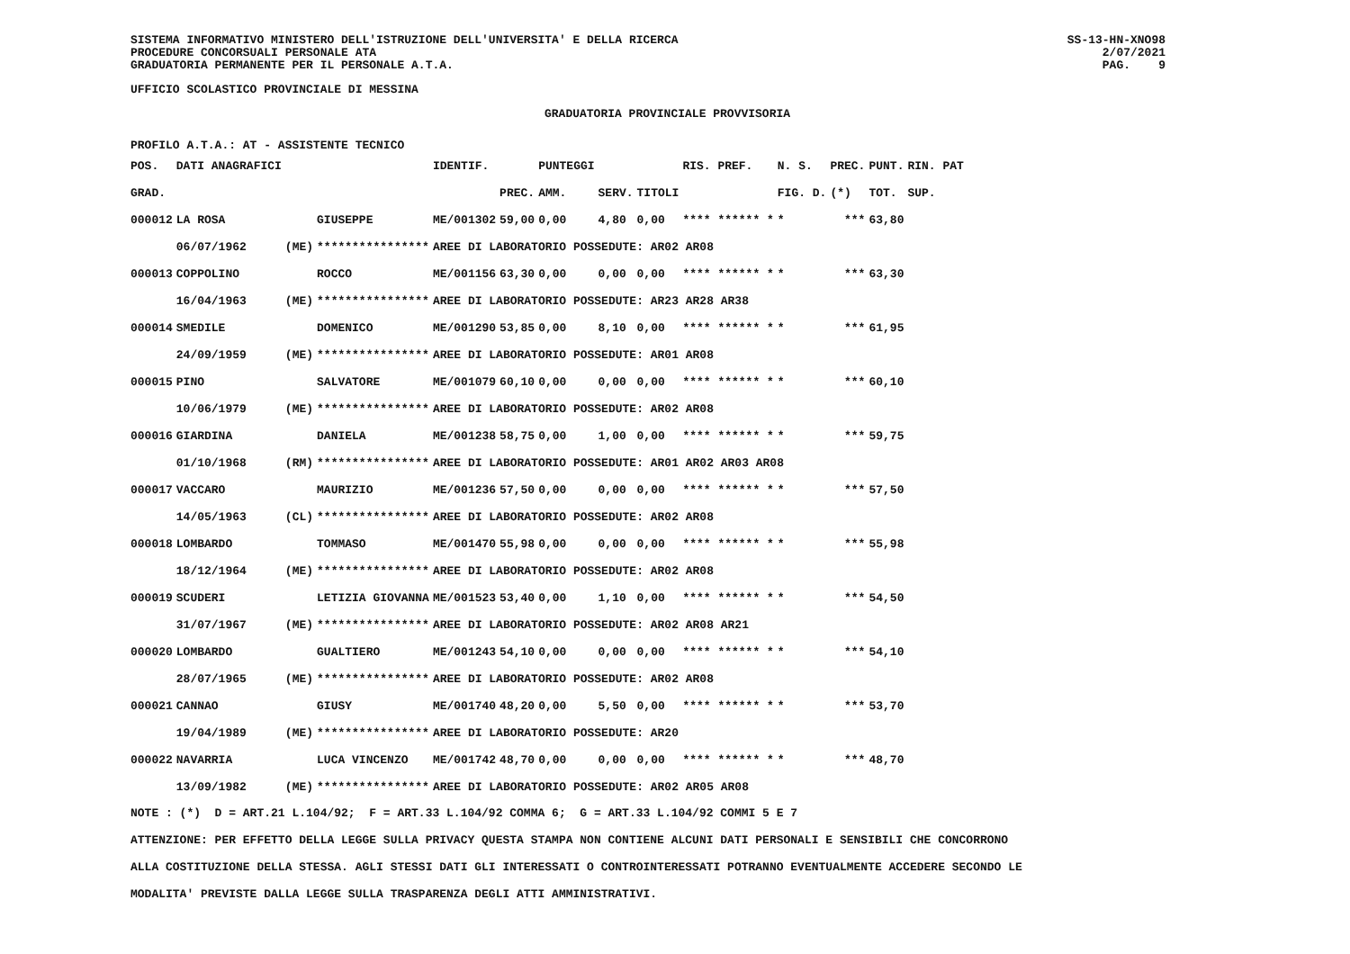SISTEMA INFORMATIVO MINISTERO DELL'ISTRUZIONE DELL'UNIVERSITA' E DELLA RICERCA
PROCEDURE CONCORSUALI PERSONALE ATA
GRADUATORIA PERMANENTE PER IL PERSONALE A.T.A.
SS-13-HN-XNO98
2/07/2021
PAG. 9
UFFICIO SCOLASTICO PROVINCIALE DI MESSINA
GRADUATORIA PROVINCIALE PROVVISORIA
PROFILO A.T.A.: AT - ASSISTENTE TECNICO
| POS. | DATI ANAGRAFICI | | | IDENTIF. | | PUNTEGGI | | | RIS. PREF. | N. S. | PREC. | PUNT. | RIN. PAT |
| --- | --- | --- | --- | --- | --- | --- | --- | --- | --- | --- | --- | --- | --- |
| GRAD. | | | | | PREC. | AMM. | SERV. | TITOLI | | FIG. D. | (*) | TOT. | SUP. |
| 000012 | LA ROSA | | GIUSEPPE | ME/001302 | 59,00 | 0,00 | 4,80 | 0,00 | **** ****** * | * | *** | 63,80 | |
| | 06/07/1962 | (ME) | **************** | AREE DI LABORATORIO POSSEDUTE: AR02 AR08 | | | | | | | | | |
| 000013 | COPPOLINO | | ROCCO | ME/001156 | 63,30 | 0,00 | 0,00 | 0,00 | **** ****** * | * | *** | 63,30 | |
| | 16/04/1963 | (ME) | **************** | AREE DI LABORATORIO POSSEDUTE: AR23 AR28 AR38 | | | | | | | | | |
| 000014 | SMEDILE | | DOMENICO | ME/001290 | 53,85 | 0,00 | 8,10 | 0,00 | **** ****** * | * | *** | 61,95 | |
| | 24/09/1959 | (ME) | **************** | AREE DI LABORATORIO POSSEDUTE: AR01 AR08 | | | | | | | | | |
| 000015 | PINO | | SALVATORE | ME/001079 | 60,10 | 0,00 | 0,00 | 0,00 | **** ****** * | * | *** | 60,10 | |
| | 10/06/1979 | (ME) | **************** | AREE DI LABORATORIO POSSEDUTE: AR02 AR08 | | | | | | | | | |
| 000016 | GIARDINA | | DANIELA | ME/001238 | 58,75 | 0,00 | 1,00 | 0,00 | **** ****** * | * | *** | 59,75 | |
| | 01/10/1968 | (RM) | **************** | AREE DI LABORATORIO POSSEDUTE: AR01 AR02 AR03 AR08 | | | | | | | | | |
| 000017 | VACCARO | | MAURIZIO | ME/001236 | 57,50 | 0,00 | 0,00 | 0,00 | **** ****** * | * | *** | 57,50 | |
| | 14/05/1963 | (CL) | **************** | AREE DI LABORATORIO POSSEDUTE: AR02 AR08 | | | | | | | | | |
| 000018 | LOMBARDO | | TOMMASO | ME/001470 | 55,98 | 0,00 | 0,00 | 0,00 | **** ****** * | * | *** | 55,98 | |
| | 18/12/1964 | (ME) | **************** | AREE DI LABORATORIO POSSEDUTE: AR02 AR08 | | | | | | | | | |
| 000019 | SCUDERI | | LETIZIA GIOVANNA | ME/001523 | 53,40 | 0,00 | 1,10 | 0,00 | **** ****** * | * | *** | 54,50 | |
| | 31/07/1967 | (ME) | **************** | AREE DI LABORATORIO POSSEDUTE: AR02 AR08 AR21 | | | | | | | | | |
| 000020 | LOMBARDO | | GUALTIERO | ME/001243 | 54,10 | 0,00 | 0,00 | 0,00 | **** ****** * | * | *** | 54,10 | |
| | 28/07/1965 | (ME) | **************** | AREE DI LABORATORIO POSSEDUTE: AR02 AR08 | | | | | | | | | |
| 000021 | CANNAO | | GIUSY | ME/001740 | 48,20 | 0,00 | 5,50 | 0,00 | **** ****** * | * | *** | 53,70 | |
| | 19/04/1989 | (ME) | **************** | AREE DI LABORATORIO POSSEDUTE: AR20 | | | | | | | | | |
| 000022 | NAVARRIA | | LUCA VINCENZO | ME/001742 | 48,70 | 0,00 | 0,00 | 0,00 | **** ****** * | * | *** | 48,70 | |
| | 13/09/1982 | (ME) | **************** | AREE DI LABORATORIO POSSEDUTE: AR02 AR05 AR08 | | | | | | | | | |
NOTE : (*) D = ART.21 L.104/92; F = ART.33 L.104/92 COMMA 6; G = ART.33 L.104/92 COMMI 5 E 7
ATTENZIONE: PER EFFETTO DELLA LEGGE SULLA PRIVACY QUESTA STAMPA NON CONTIENE ALCUNI DATI PERSONALI E SENSIBILI CHE CONCORRONO
ALLA COSTITUZIONE DELLA STESSA. AGLI STESSI DATI GLI INTERESSATI O CONTROINTERESSATI POTRANNO EVENTUALMENTE ACCEDERE SECONDO LE
MODALITA' PREVISTE DALLA LEGGE SULLA TRASPARENZA DEGLI ATTI AMMINISTRATIVI.